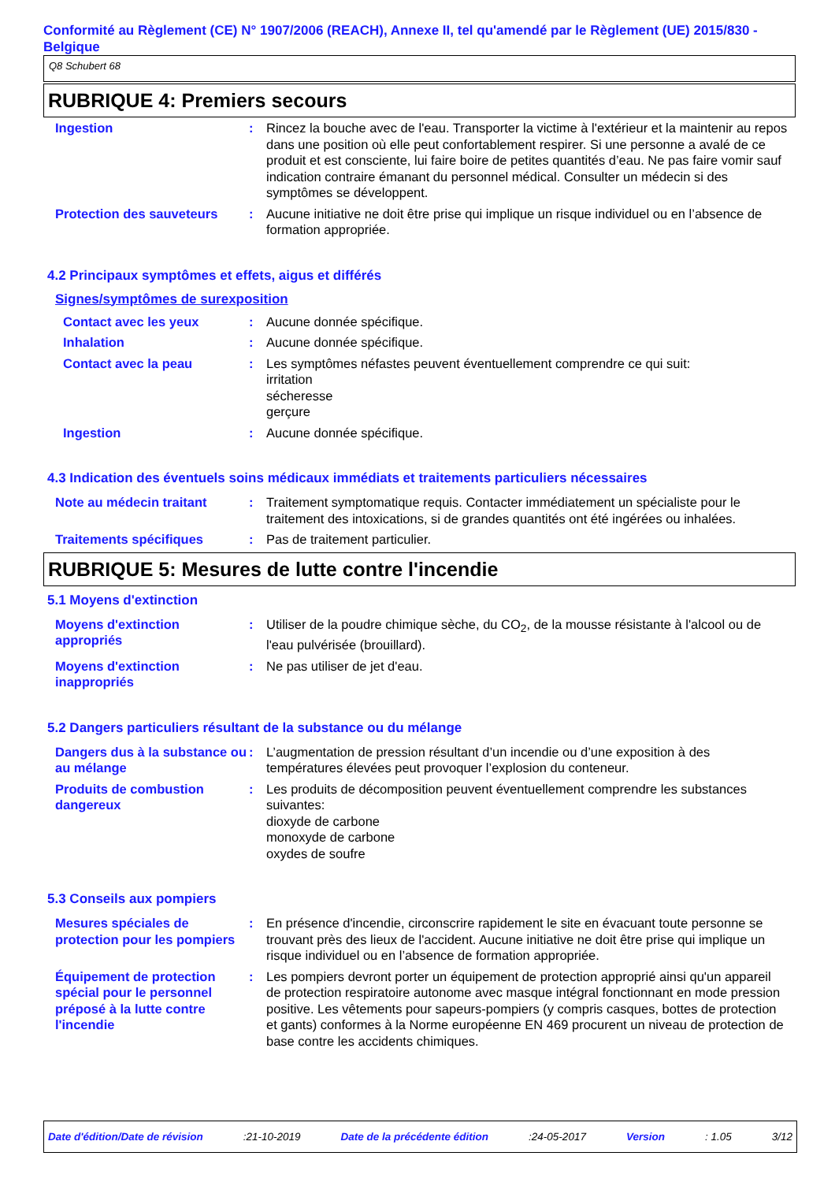Conformité au Règlement (CE) N° 1907/2006 (REACH), Annexe II, tel qu'amendé par le Règlement (UE) 2015/830 - Belgique
Q8 Schubert 68
RUBRIQUE 4: Premiers secours
Ingestion : Rincez la bouche avec de l'eau. Transporter la victime à l'extérieur et la maintenir au repos dans une position où elle peut confortablement respirer. Si une personne a avalé de ce produit et est consciente, lui faire boire de petites quantités d’eau. Ne pas faire vomir sauf indication contraire émanant du personnel médical. Consulter un médecin si des symptômes se développent.
Protection des sauveteurs
: Aucune initiative ne doit être prise qui implique un risque individuel ou en l’absence de formation appropriée.
4.2 Principaux symptômes et effets, aigus et différés
Signes/symptômes de surexposition
Contact avec les yeux : Aucune donnée spécifique.
Inhalation : Aucune donnée spécifique.
Contact avec la peau : Les symptômes néfastes peuvent éventuellement comprendre ce qui suit:
irritation
sécheresse
gerçure
Ingestion : Aucune donnée spécifique.
4.3 Indication des éventuels soins médicaux immédiats et traitements particuliers nécessaires
Note au médecin traitant : Traitement symptomatique requis. Contacter immédiatement un spécialiste pour le traitement des intoxications, si de grandes quantités ont été ingérées ou inhalées.
Traitements spécifiques : Pas de traitement particulier.
RUBRIQUE 5: Mesures de lutte contre l'incendie
5.1 Moyens d'extinction
Moyens d'extinction appropriés
: Utiliser de la poudre chimique sèche, du CO<sub>2</sub>, de la mousse résistante à l'alcool ou de l'eau pulvérisée (brouillard).
Moyens d'extinction inappropriés
: Ne pas utiliser de jet d'eau.
5.2 Dangers particuliers résultant de la substance ou du mélange
Dangers dus à la substance ou au mélange
: L’augmentation de pression résultant d’un incendie ou d’une exposition à des températures élevées peut provoquer l’explosion du conteneur.
Produits de combustion dangereux
: Les produits de décomposition peuvent éventuellement comprendre les substances suivantes:
dioxyde de carbone
monoxyde de carbone
oxydes de soufre
5.3 Conseils aux pompiers
Mesures spéciales de protection pour les pompiers
: En présence d'incendie, circonscrire rapidement le site en évacuant toute personne se trouvant près des lieux de l'accident. Aucune initiative ne doit être prise qui implique un risque individuel ou en l’absence de formation appropriée.
Équipement de protection spécial pour le personnel préposé à la lutte contre l'incendie
: Les pompiers devront porter un équipement de protection approprié ainsi qu'un appareil de protection respiratoire autonome avec masque intégral fonctionnant en mode pression positive. Les vêtements pour sapeurs-pompiers (y compris casques, bottes de protection et gants) conformes à la Norme européenne EN 469 procurent un niveau de protection de base contre les accidents chimiques.
Date d'édition/Date de révision :21-10-2019 Date de la précédente édition :24-05-2017 Version : 1.05 3/12